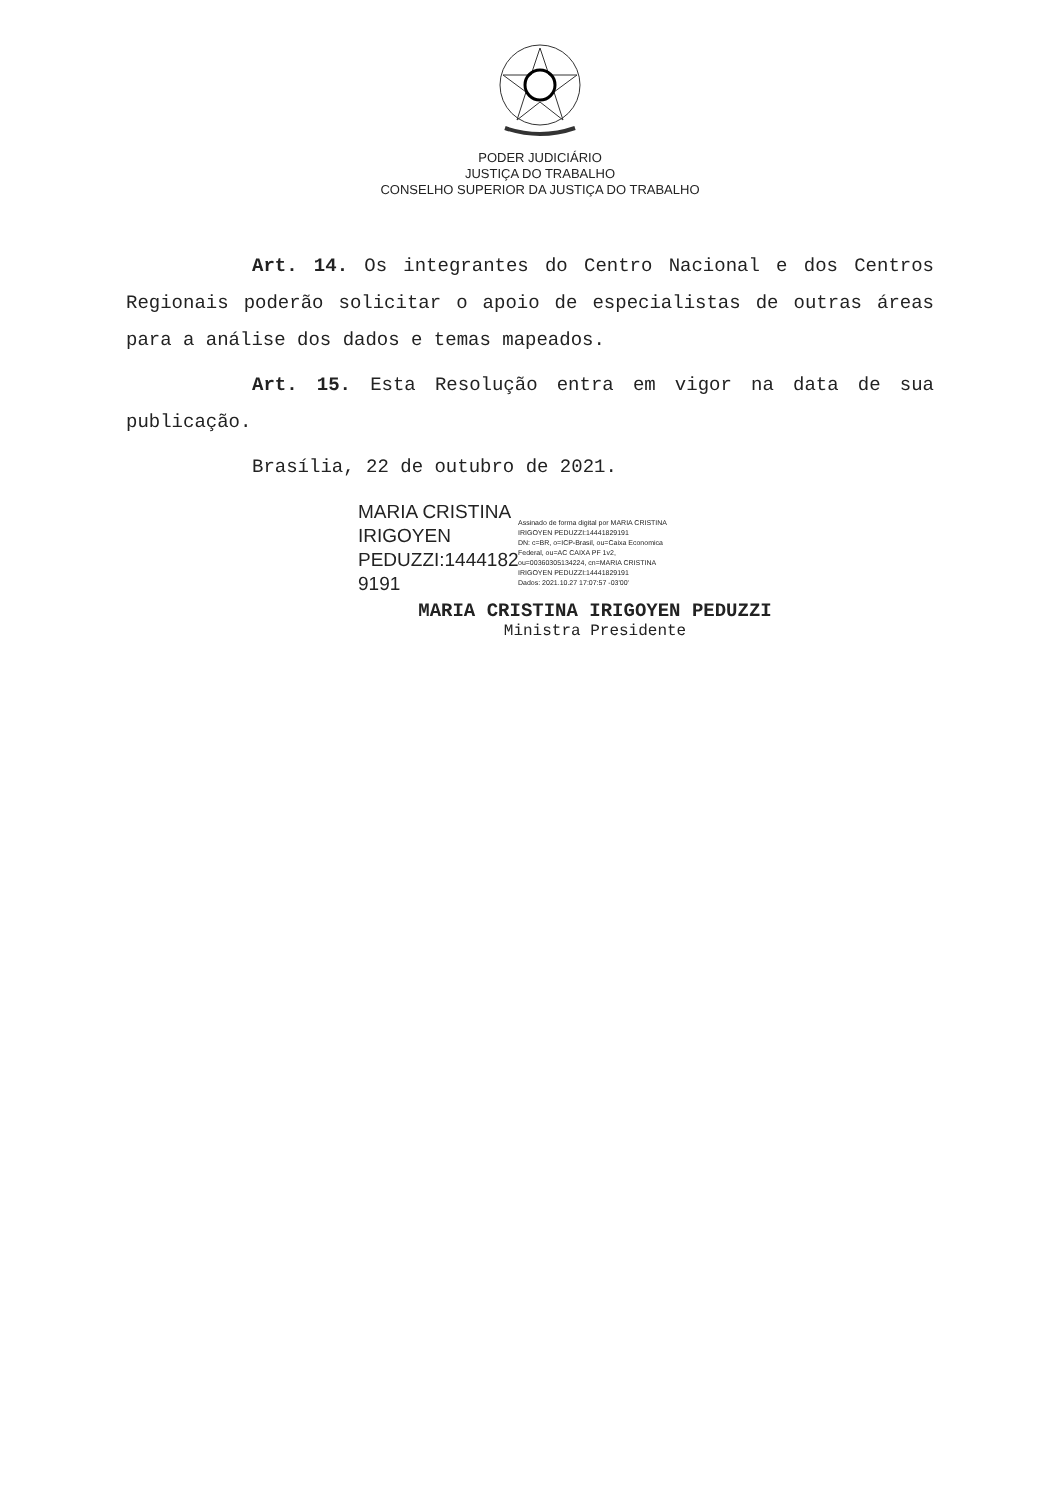PODER JUDICIÁRIO
JUSTIÇA DO TRABALHO
CONSELHO SUPERIOR DA JUSTIÇA DO TRABALHO
Art. 14. Os integrantes do Centro Nacional e dos Centros Regionais poderão solicitar o apoio de especialistas de outras áreas para a análise dos dados e temas mapeados.
Art. 15. Esta Resolução entra em vigor na data de sua publicação.
Brasília, 22 de outubro de 2021.
MARIA CRISTINA IRIGOYEN PEDUZZI:1444182 9191
Assinado de forma digital por MARIA CRISTINA
IRIGOYEN PEDUZZI:14441829191
DN: c=BR, o=ICP-Brasil, ou=Caixa Economica
Federal, ou=AC CAIXA PF 1v2,
ou=00360305134224, cn=MARIA CRISTINA
IRIGOYEN PEDUZZI:14441829191
Dados: 2021.10.27 17:07:57 -03'00'
MARIA CRISTINA IRIGOYEN PEDUZZI
Ministra Presidente